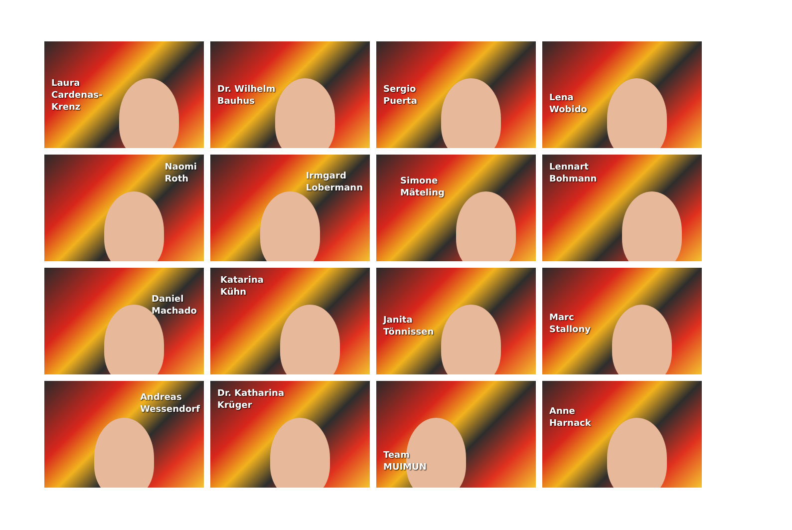Laura
Cardenas-
Krenz
Dr. Wilhelm
Bauhus
Sergio
Puerta
Lena
Wobido
Naomi
Roth
Irmgard
Lobermann
Simone
Mäteling
Lennart
Bohmann
Daniel
Machado
Katarina
Kühn
Janita
Tönnissen
Marc
Stallony
Andreas
Wessendorf
Dr. Katharina
Krüger
Team
MUIMUN
Anne
Harnack